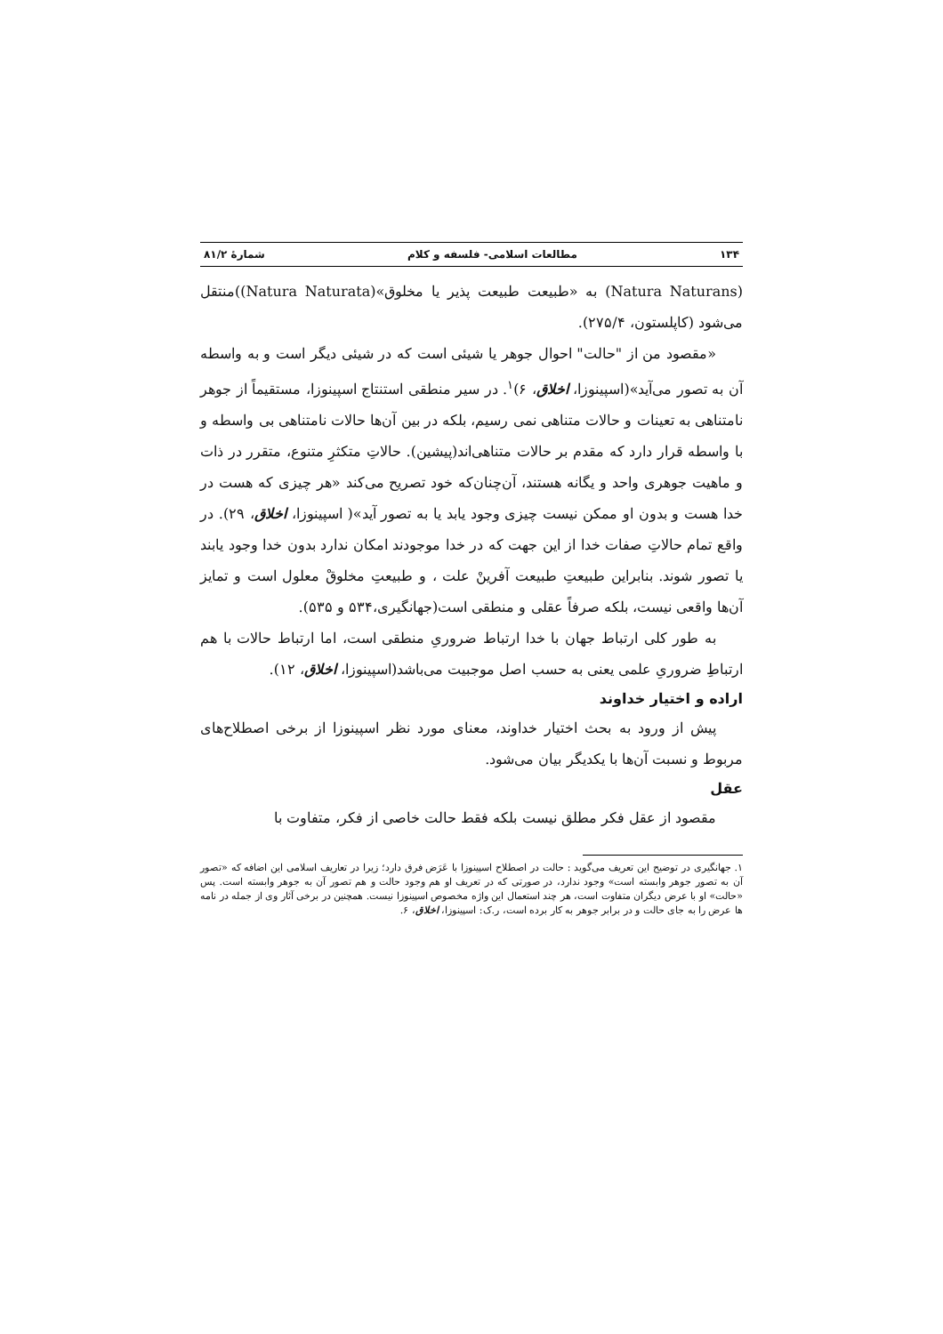۱۳۴ مطالعات اسلامی- فلسفه و کلام شمارهٔ ۸۱/۲
(Natura Naturans) به «طبیعت طبیعت پذیر یا مخلوق»(Natura Naturata))منتقل می‌شود (کاپلستون، ۲۷۵/۴).
«مقصود من از "حالت" احوال جوهر یا شیئی است که در شیئی دیگر است و به واسطه آن به تصور می‌آید»(اسپینوزا، اخلاق، ۶)<sup>۱</sup>. در سیر منطقی استنتاج اسپینوزا، مستقیماً از جوهر نامتناهی به تعینات و حالات متناهی نمی رسیم، بلکه در بین آن‌ها حالات نامتناهی بی واسطه و با واسطه قرار دارد که مقدم بر حالات متناهی‌اند(پیشین). حالاتِ متکثرِ متنوع، متقرر در ذات و ماهیت جوهری واحد و یگانه هستند، آن‌چنان‌که خود تصریح می‌کند «هر چیزی که هست در خدا هست و بدون او ممکن نیست چیزی وجود یابد یا به تصور آید»( اسپینوزا، اخلاق، ۲۹). در واقع تمام حالاتِ صفات خدا از این جهت که در خدا موجودند امکان ندارد بدون خدا وجود یابند یا تصور شوند. بنابراین طبیعتِ طبیعت آفرینْ علت ، و طبیعتِ مخلوقْ معلول است و تمایز آن‌ها واقعی نیست، بلکه صرفاً عقلی و منطقی است(جهانگیری،۵۳۴ و ۵۳۵).
به طور کلی ارتباط جهان با خدا ارتباط ضروریِ منطقی است، اما ارتباط حالات با هم ارتباطِ ضروریِ علمی یعنی به حسب اصل موجبیت می‌باشد(اسپینوزا، اخلاق، ۱۲).
اراده و اختیار خداوند
پیش از ورود به بحث اختیار خداوند، معنای مورد نظر اسپینوزا از برخی اصطلاح‌های مربوط و نسبت آن‌ها با یکدیگر بیان می‌شود.
عقل
مقصود از عقل فکر مطلق نیست بلکه فقط حالت خاصی از فکر، متفاوت با
۱. جهانگیری در توضیح این تعریف می‌گوید : حالت در اصطلاح اسپینوزا با عَرَض فرق دارد؛ زیرا در تعاریف اسلامی این اضافه که «تصور آن به تصور جوهر وابسته است» وجود ندارد، در صورتی که در تعریف او هم وجود حالت و هم تصور آن به جوهر وابسته است. پس «حالت» او با عرض دیگران متفاوت است، هر چند استعمال این واژه مخصوص اسپینوزا نیست. همچنین در برخی آثار وی از جمله در نامه ها عرض را به جای حالت و در برابر جوهر به کار برده است، ر.ک: اسپینوزا، اخلاق، ۶.